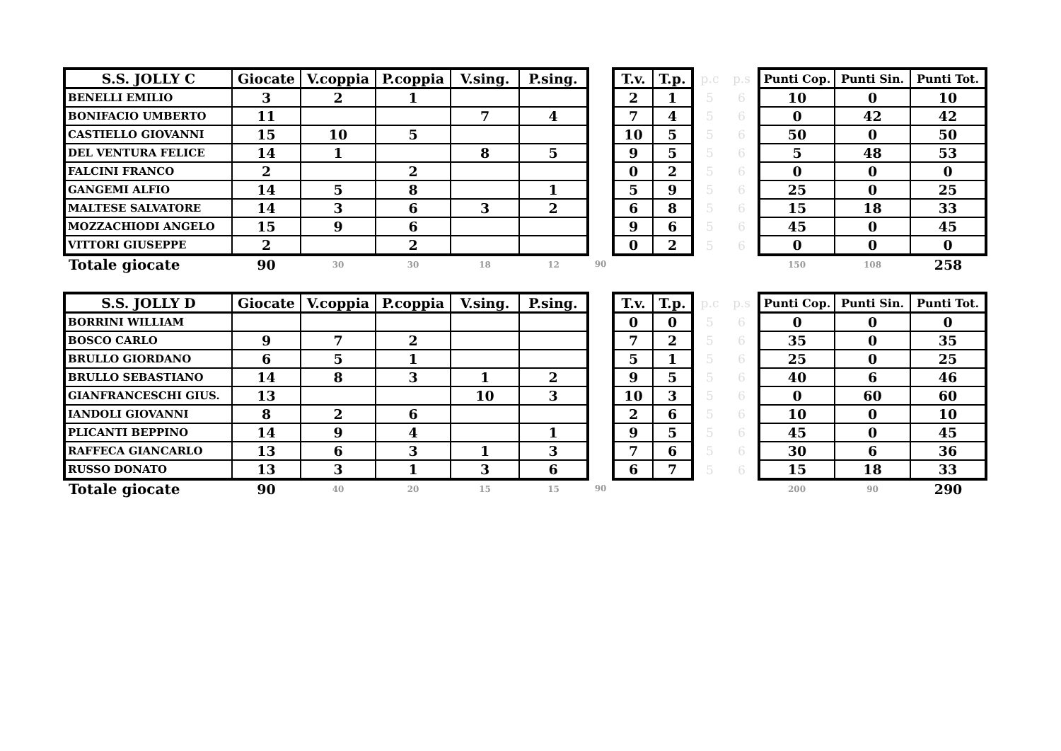| S.S. JOLLY C | Giocate | V.coppia | P.coppia | V.sing. | P.sing. | | T.v. | T.p. | p.c | p.s | Punti Cop. | Punti Sin. | Punti Tot. |
| --- | --- | --- | --- | --- | --- | --- | --- | --- | --- | --- | --- | --- | --- |
| BENELLI EMILIO | 3 | 2 | 1 | | | | 2 | 1 | 5 | 6 | 10 | 0 | 10 |
| BONIFACIO UMBERTO | 11 | | | 7 | 4 | | 7 | 4 | 5 | 6 | 0 | 42 | 42 |
| CASTIELLO GIOVANNI | 15 | 10 | 5 | | | | 10 | 5 | 5 | 6 | 50 | 0 | 50 |
| DEL VENTURA FELICE | 14 | 1 | | 8 | 5 | | 9 | 5 | 5 | 6 | 5 | 48 | 53 |
| FALCINI FRANCO | 2 | | 2 | | | | 0 | 2 | 5 | 6 | 0 | 0 | 0 |
| GANGEMI ALFIO | 14 | 5 | 8 | | 1 | | 5 | 9 | 5 | 6 | 25 | 0 | 25 |
| MALTESE SALVATORE | 14 | 3 | 6 | 3 | 2 | | 6 | 8 | 5 | 6 | 15 | 18 | 33 |
| MOZZACHIODI ANGELO | 15 | 9 | 6 | | | | 9 | 6 | 5 | 6 | 45 | 0 | 45 |
| VITTORI GIUSEPPE | 2 | | 2 | | | | 0 | 2 | 5 | 6 | 0 | 0 | 0 |
| Totale giocate | 90 | 30 | 30 | 18 | 12 | 90 | | | | | 150 | 108 | 258 |
| S.S. JOLLY D | Giocate | V.coppia | P.coppia | V.sing. | P.sing. | | T.v. | T.p. | p.c | p.s | Punti Cop. | Punti Sin. | Punti Tot. |
| --- | --- | --- | --- | --- | --- | --- | --- | --- | --- | --- | --- | --- | --- |
| BORRINI WILLIAM | | | | | | | 0 | 0 | 5 | 6 | 0 | 0 | 0 |
| BOSCO CARLO | 9 | 7 | 2 | | | | 7 | 2 | 5 | 6 | 35 | 0 | 35 |
| BRULLO GIORDANO | 6 | 5 | 1 | | | | 5 | 1 | 5 | 6 | 25 | 0 | 25 |
| BRULLO SEBASTIANO | 14 | 8 | 3 | 1 | 2 | | 9 | 5 | 5 | 6 | 40 | 6 | 46 |
| GIANFRANCESCHI GIUS. | 13 | | | 10 | 3 | | 10 | 3 | 5 | 6 | 0 | 60 | 60 |
| IANDOLI GIOVANNI | 8 | 2 | 6 | | | | 2 | 6 | 5 | 6 | 10 | 0 | 10 |
| PLICANTI BEPPINO | 14 | 9 | 4 | | 1 | | 9 | 5 | 5 | 6 | 45 | 0 | 45 |
| RAFFECA GIANCARLO | 13 | 6 | 3 | 1 | 3 | | 7 | 6 | 5 | 6 | 30 | 6 | 36 |
| RUSSO DONATO | 13 | 3 | 1 | 3 | 6 | | 6 | 7 | 5 | 6 | 15 | 18 | 33 |
| Totale giocate | 90 | 40 | 20 | 15 | 15 | 90 | | | | | 200 | 90 | 290 |